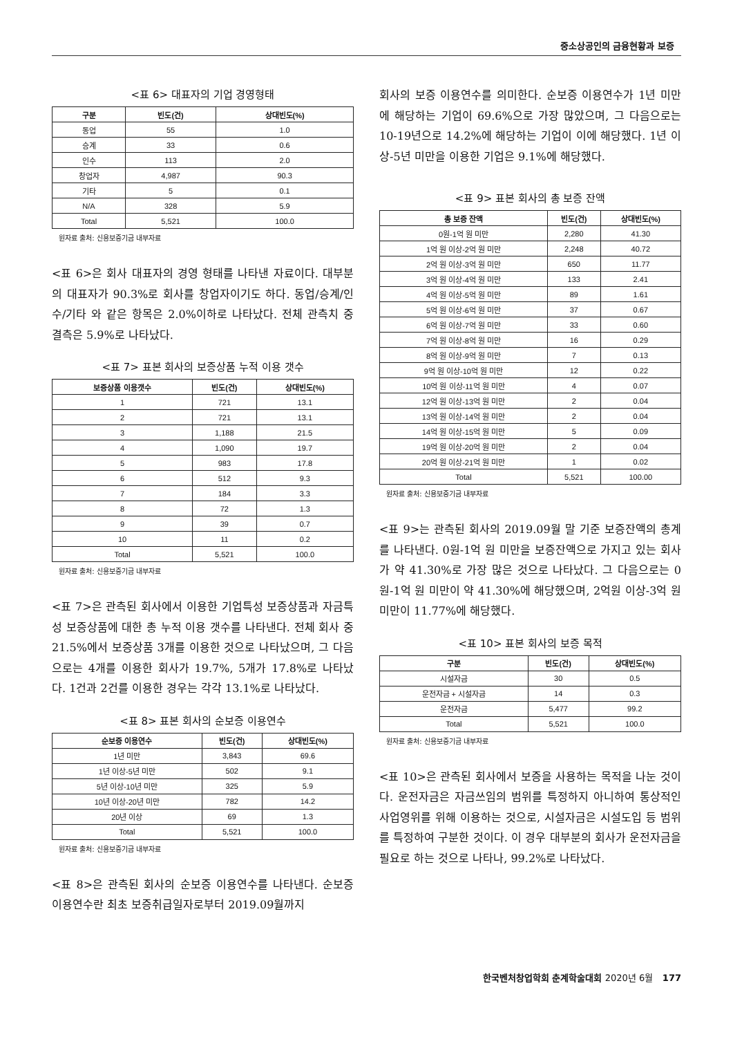중소상공인의 금융현황과 보증
<표 6> 대표자의 기업 경영형태
| 구분 | 빈도(건) | 상대빈도(%) |
| --- | --- | --- |
| 동업 | 55 | 1.0 |
| 승계 | 33 | 0.6 |
| 인수 | 113 | 2.0 |
| 창업자 | 4,987 | 90.3 |
| 기타 | 5 | 0.1 |
| N/A | 328 | 5.9 |
| Total | 5,521 | 100.0 |
원자료 출처: 신용보증기금 내부자료
<표 6>은 회사 대표자의 경영 형태를 나타낸 자료이다. 대부분의 대표자가 90.3%로 회사를 창업자이기도 하다. 동업/승계/인수/기타 와 같은 항목은 2.0%이하로 나타났다. 전체 관측치 중 결측은 5.9%로 나타났다.
<표 7> 표본 회사의 보증상품 누적 이용 갯수
| 보증상품 이용갯수 | 빈도(건) | 상대빈도(%) |
| --- | --- | --- |
| 1 | 721 | 13.1 |
| 2 | 721 | 13.1 |
| 3 | 1,188 | 21.5 |
| 4 | 1,090 | 19.7 |
| 5 | 983 | 17.8 |
| 6 | 512 | 9.3 |
| 7 | 184 | 3.3 |
| 8 | 72 | 1.3 |
| 9 | 39 | 0.7 |
| 10 | 11 | 0.2 |
| Total | 5,521 | 100.0 |
원자료 출처: 신용보증기금 내부자료
<표 7>은 관측된 회사에서 이용한 기업특성 보증상품과 자금특성 보증상품에 대한 총 누적 이용 갯수를 나타낸다. 전체 회사 중 21.5%에서 보증상품 3개를 이용한 것으로 나타났으며, 그 다음으로는 4개를 이용한 회사가 19.7%, 5개가 17.8%로 나타났다. 1건과 2건를 이용한 경우는 각각 13.1%로 나타났다.
<표 8> 표본 회사의 순보증 이용연수
| 순보증 이용연수 | 빈도(건) | 상대빈도(%) |
| --- | --- | --- |
| 1년 미만 | 3,843 | 69.6 |
| 1년 이상-5년 미만 | 502 | 9.1 |
| 5년 이상-10년 미만 | 325 | 5.9 |
| 10년 이상-20년 미만 | 782 | 14.2 |
| 20년 이상 | 69 | 1.3 |
| Total | 5,521 | 100.0 |
원자료 출처: 신용보증기금 내부자료
<표 8>은 관측된 회사의 순보증 이용연수를 나타낸다. 순보증 이용연수란 최초 보증취급일자로부터 2019.09월까지
회사의 보증 이용연수를 의미한다. 순보증 이용연수가 1년 미만에 해당하는 기업이 69.6%으로 가장 많았으며, 그 다음으로는 10-19년으로 14.2%에 해당하는 기업이 이에 해당했다. 1년 이상-5년 미만을 이용한 기업은 9.1%에 해당했다.
<표 9> 표본 회사의 총 보증 잔액
| 총 보증 잔액 | 빈도(건) | 상대빈도(%) |
| --- | --- | --- |
| 0원-1억 원 미만 | 2,280 | 41.30 |
| 1억 원 이상-2억 원 미만 | 2,248 | 40.72 |
| 2억 원 이상-3억 원 미만 | 650 | 11.77 |
| 3억 원 이상-4억 원 미만 | 133 | 2.41 |
| 4억 원 이상-5억 원 미만 | 89 | 1.61 |
| 5억 원 이상-6억 원 미만 | 37 | 0.67 |
| 6억 원 이상-7억 원 미만 | 33 | 0.60 |
| 7억 원 이상-8억 원 미만 | 16 | 0.29 |
| 8억 원 이상-9억 원 미만 | 7 | 0.13 |
| 9억 원 이상-10억 원 미만 | 12 | 0.22 |
| 10억 원 이상-11억 원 미만 | 4 | 0.07 |
| 12억 원 이상-13억 원 미만 | 2 | 0.04 |
| 13억 원 이상-14억 원 미만 | 2 | 0.04 |
| 14억 원 이상-15억 원 미만 | 5 | 0.09 |
| 19억 원 이상-20억 원 미만 | 2 | 0.04 |
| 20억 원 이상-21억 원 미만 | 1 | 0.02 |
| Total | 5,521 | 100.00 |
원자료 출처: 신용보증기금 내부자료
<표 9>는 관측된 회사의 2019.09월 말 기준 보증잔액의 총계를 나타낸다. 0원-1억 원 미만을 보증잔액으로 가지고 있는 회사가 약 41.30%로 가장 많은 것으로 나타났다. 그 다음으로는 0원-1억 원 미만이 약 41.30%에 해당했으며, 2억원 이상-3억 원 미만이 11.77%에 해당했다.
<표 10> 표본 회사의 보증 목적
| 구분 | 빈도(건) | 상대빈도(%) |
| --- | --- | --- |
| 시설자금 | 30 | 0.5 |
| 운전자금 + 시설자금 | 14 | 0.3 |
| 운전자금 | 5,477 | 99.2 |
| Total | 5,521 | 100.0 |
원자료 출처: 신용보증기금 내부자료
<표 10>은 관측된 회사에서 보증을 사용하는 목적을 나눈 것이다. 운전자금은 자금쓰임의 범위를 특정하지 아니하여 통상적인 사업영위를 위해 이용하는 것으로, 시설자금은 시설도입 등 범위를 특정하여 구분한 것이다. 이 경우 대부분의 회사가 운전자금을 필요로 하는 것으로 나타나, 99.2%로 나타났다.
한국벤처창업학회 춘계학술대회 2020년 6월 177